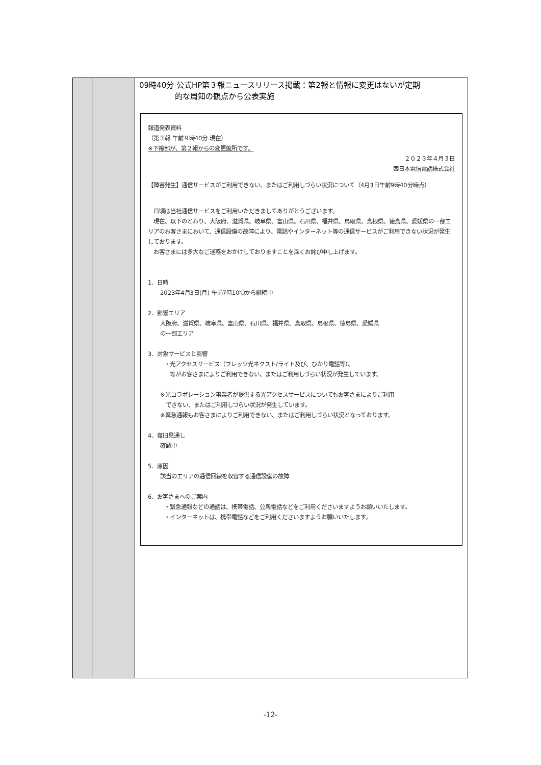| | | 09時40分 公式HP第３報ニュースリリース掲載：第2報と情報に変更はないが定期 的な周知の観点から公表実施 報道発表資料 （第３報 午前９時40分 現在） ※下線部が、第２報からの変更箇所です。 ２０２３年４月３日 西日本電信電話株式会社 【障害発生】通信サービスがご利用できない、またはご利用しづらい状況について（4月3日午前9時40分時点） 日頃は当社通信サービスをご利用いただきましてありがとうございます。 現在、以下のとおり、大阪府、滋賀県、岐阜県、富山県、石川県、福井県、鳥取県、島根県、徳島県、愛媛県の一部エリアのお客さまにおいて、通信設備の故障により、電話やインターネット等の通信サービスがご利用できない状況が発生しております。 お客さまには多大なご迷惑をおかけしておりますことを深くお詫び申し上げます。 1．日時 2023年4月3日(月) 午前7時10頃から継続中 2．影響エリア 大阪府、滋賀県、岐阜県、富山県、石川県、福井県、鳥取県、島根県、徳島県、愛媛県 の一部エリア 3．対象サービスと影響 ・光アクセスサービス（フレッツ光ネクスト/ライト及び、ひかり電話等）、 等がお客さまによりご利用できない、またはご利用しづらい状況が発生しています。 ※光コラボレーション事業者が提供する光アクセスサービスについてもお客さまによりご利用 できない、またはご利用しづらい状況が発生しています。 ※緊急通報もお客さまによりご利用できない、またはご利用しづらい状況となっております。 4．復旧見通し 確認中 5．原因 該当のエリアの通信回線を収容する通信設備の故障 6．お客さまへのご案内 ・緊急通報などの通話は、携帯電話、公衆電話などをご利用くださいますようお願いいたします。 ・インターネットは、携帯電話などをご利用くださいますようお願いいたします。 |
-12-